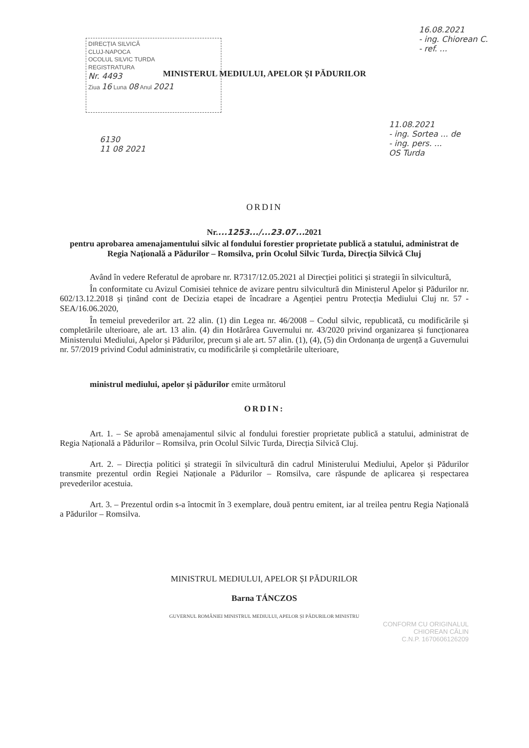DIRECȚIA SILVICĂ
CLUJ-NAPOCA
OCOLUL SILVIC TURDA
REGISTRATURA
Nr. 4493
Ziua 16 Luna 08 Anul 2021
16.08.2021
- ing. Chiorean C.
- ref. ...
6130
11 08 2021
11.08.2021
- ing. Sortea ... de
- ing. pers. ...
OS Turda
MINISTERUL MEDIULUI, APELOR ȘI PĂDURILOR
ORDIN
Nr....1253.../...23.07... 2021
pentru aprobarea amenajamentului silvic al fondului forestier proprietate publică a statului, administrat de Regia Națională a Pădurilor – Romsilva, prin Ocolul Silvic Turda, Direcția Silvică Cluj
Având în vedere Referatul de aprobare nr. R7317/12.05.2021 al Direcției politici și strategii în silvicultură,
În conformitate cu Avizul Comisiei tehnice de avizare pentru silvicultură din Ministerul Apelor și Pădurilor nr. 602/13.12.2018 și ținând cont de Decizia etapei de încadrare a Agenției pentru Protecția Mediului Cluj nr. 57 - SEA/16.06.2020,
În temeiul prevederilor art. 22 alin. (1) din Legea nr. 46/2008 – Codul silvic, republicată, cu modificările și completările ulterioare, ale art. 13 alin. (4) din Hotărârea Guvernului nr. 43/2020 privind organizarea și funcționarea Ministerului Mediului, Apelor și Pădurilor, precum și ale art. 57 alin. (1), (4), (5) din Ordonanța de urgență a Guvernului nr. 57/2019 privind Codul administrativ, cu modificările și completările ulterioare,
ministrul mediului, apelor și pădurilor emite următorul
ORDIN:
Art. 1. – Se aprobă amenajamentul silvic al fondului forestier proprietate publică a statului, administrat de Regia Națională a Pădurilor – Romsilva, prin Ocolul Silvic Turda, Direcția Silvică Cluj.
Art. 2. – Direcția politici și strategii în silvicultură din cadrul Ministerului Mediului, Apelor și Pădurilor transmite prezentul ordin Regiei Naționale a Pădurilor – Romsilva, care răspunde de aplicarea și respectarea prevederilor acestuia.
Art. 3. – Prezentul ordin s-a întocmit în 3 exemplare, două pentru emitent, iar al treilea pentru Regia Națională a Pădurilor – Romsilva.
MINISTRUL MEDIULUI, APELOR ȘI PĂDURILOR
Barna TÁNCZOS
GUVERNUL ROMÂNIEI MINISTRUL MEDIULUI, APELOR ȘI PĂDURILOR MINISTRU
CONFORM CU ORIGINALUL
CHIOREAN CĂLIN
C.N.P. 1670606126209